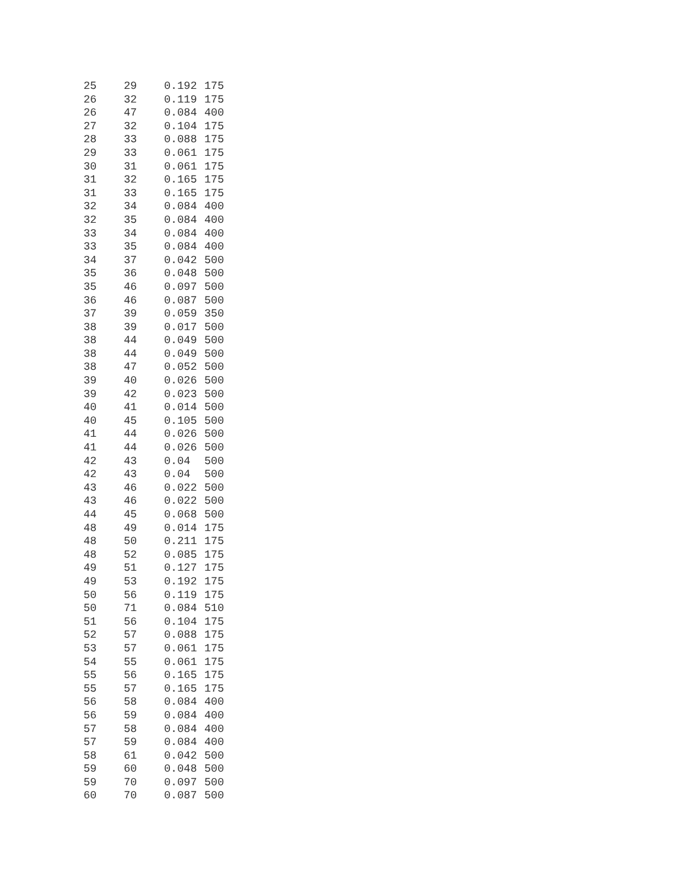| 25 | 29 | 0.192 | 175 |
| 26 | 32 | 0.119 | 175 |
| 26 | 47 | 0.084 | 400 |
| 27 | 32 | 0.104 | 175 |
| 28 | 33 | 0.088 | 175 |
| 29 | 33 | 0.061 | 175 |
| 30 | 31 | 0.061 | 175 |
| 31 | 32 | 0.165 | 175 |
| 31 | 33 | 0.165 | 175 |
| 32 | 34 | 0.084 | 400 |
| 32 | 35 | 0.084 | 400 |
| 33 | 34 | 0.084 | 400 |
| 33 | 35 | 0.084 | 400 |
| 34 | 37 | 0.042 | 500 |
| 35 | 36 | 0.048 | 500 |
| 35 | 46 | 0.097 | 500 |
| 36 | 46 | 0.087 | 500 |
| 37 | 39 | 0.059 | 350 |
| 38 | 39 | 0.017 | 500 |
| 38 | 44 | 0.049 | 500 |
| 38 | 44 | 0.049 | 500 |
| 38 | 47 | 0.052 | 500 |
| 39 | 40 | 0.026 | 500 |
| 39 | 42 | 0.023 | 500 |
| 40 | 41 | 0.014 | 500 |
| 40 | 45 | 0.105 | 500 |
| 41 | 44 | 0.026 | 500 |
| 41 | 44 | 0.026 | 500 |
| 42 | 43 | 0.04 | 500 |
| 42 | 43 | 0.04 | 500 |
| 43 | 46 | 0.022 | 500 |
| 43 | 46 | 0.022 | 500 |
| 44 | 45 | 0.068 | 500 |
| 48 | 49 | 0.014 | 175 |
| 48 | 50 | 0.211 | 175 |
| 48 | 52 | 0.085 | 175 |
| 49 | 51 | 0.127 | 175 |
| 49 | 53 | 0.192 | 175 |
| 50 | 56 | 0.119 | 175 |
| 50 | 71 | 0.084 | 510 |
| 51 | 56 | 0.104 | 175 |
| 52 | 57 | 0.088 | 175 |
| 53 | 57 | 0.061 | 175 |
| 54 | 55 | 0.061 | 175 |
| 55 | 56 | 0.165 | 175 |
| 55 | 57 | 0.165 | 175 |
| 56 | 58 | 0.084 | 400 |
| 56 | 59 | 0.084 | 400 |
| 57 | 58 | 0.084 | 400 |
| 57 | 59 | 0.084 | 400 |
| 58 | 61 | 0.042 | 500 |
| 59 | 60 | 0.048 | 500 |
| 59 | 70 | 0.097 | 500 |
| 60 | 70 | 0.087 | 500 |